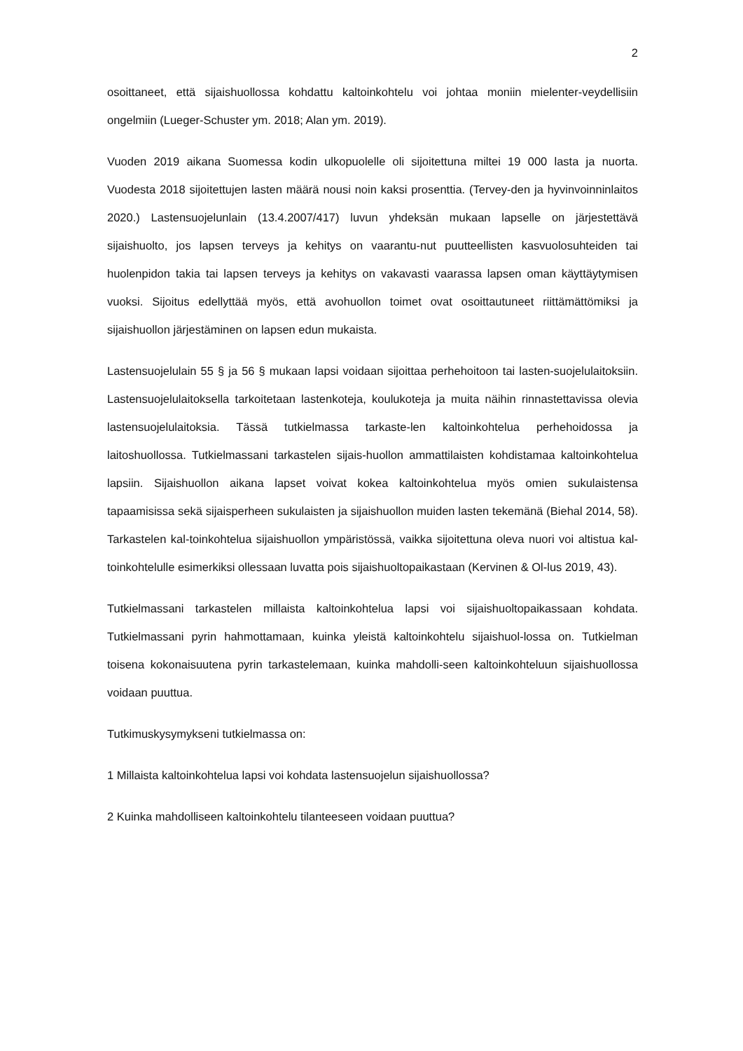2
osoittaneet, että sijaishuollossa kohdattu kaltoinkohtelu voi johtaa moniin mielenter-veydellisiin ongelmiin (Lueger-Schuster ym. 2018; Alan ym. 2019).
Vuoden 2019 aikana Suomessa kodin ulkopuolelle oli sijoitettuna miltei 19 000 lasta ja nuorta. Vuodesta 2018 sijoitettujen lasten määrä nousi noin kaksi prosenttia. (Tervey-den ja hyvinvoinninlaitos 2020.) Lastensuojelunlain (13.4.2007/417) luvun yhdeksän mukaan lapselle on järjestettävä sijaishuolto, jos lapsen terveys ja kehitys on vaarantu-nut puutteellisten kasvuolosuhteiden tai huolenpidon takia tai lapsen terveys ja kehitys on vakavasti vaarassa lapsen oman käyttäytymisen vuoksi. Sijoitus edellyttää myös, että avohuollon toimet ovat osoittautuneet riittämättömiksi ja sijaishuollon järjestäminen on lapsen edun mukaista.
Lastensuojelulain 55 § ja 56 § mukaan lapsi voidaan sijoittaa perhehoitoon tai lasten-suojelulaitoksiin. Lastensuojelulaitoksella tarkoitetaan lastenkoteja, koulukoteja ja muita näihin rinnastettavissa olevia lastensuojelulaitoksia. Tässä tutkielmassa tarkaste-len kaltoinkohtelua perhehoidossa ja laitoshuollossa. Tutkielmassani tarkastelen sijais-huollon ammattilaisten kohdistamaa kaltoinkohtelua lapsiin. Sijaishuollon aikana lapset voivat kokea kaltoinkohtelua myös omien sukulaistensa tapaamisissa sekä sijaisperheen sukulaisten ja sijaishuollon muiden lasten tekemänä (Biehal 2014, 58). Tarkastelen kal-toinkohtelua sijaishuollon ympäristössä, vaikka sijoitettuna oleva nuori voi altistua kal-toinkohtelulle esimerkiksi ollessaan luvatta pois sijaishuoltopaikastaan (Kervinen & Ol-lus 2019, 43).
Tutkielmassani tarkastelen millaista kaltoinkohtelua lapsi voi sijaishuoltopaikassaan kohdata. Tutkielmassani pyrin hahmottamaan, kuinka yleistä kaltoinkohtelu sijaishuol-lossa on. Tutkielman toisena kokonaisuutena pyrin tarkastelemaan, kuinka mahdolli-seen kaltoinkohteluun sijaishuollossa voidaan puuttua.
Tutkimuskysymykseni tutkielmassa on:
1 Millaista kaltoinkohtelua lapsi voi kohdata lastensuojelun sijaishuollossa?
2 Kuinka mahdolliseen kaltoinkohtelu tilanteeseen voidaan puuttua?